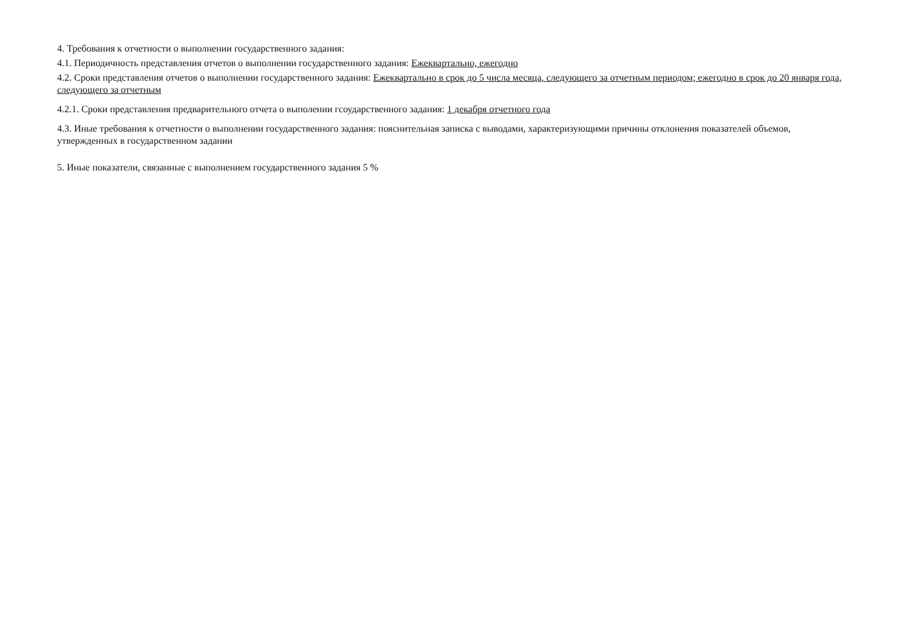4. Требования к отчетности о выполнении государственного задания:
4.1. Периодичность представления отчетов о выполнении государственного задания: Ежеквартально, ежегодно
4.2. Сроки представления отчетов о выполнении государственного задания: Ежеквартально в срок до 5 числа месяца, следующего за отчетным периодом; ежегодно в срок до 20 января года, следующего за отчетным
4.2.1. Сроки представления предварительного отчета о выполении гсоударственного задания: 1 декабря отчетного года
4.3. Иные требования к отчетности о выполнении государственного задания: пояснительная записка с выводами, характеризующими причины отклонения показателей объемов, утвержденных в государственном задании
5. Иные показатели, связанные с выполнением государственного задания 5 %